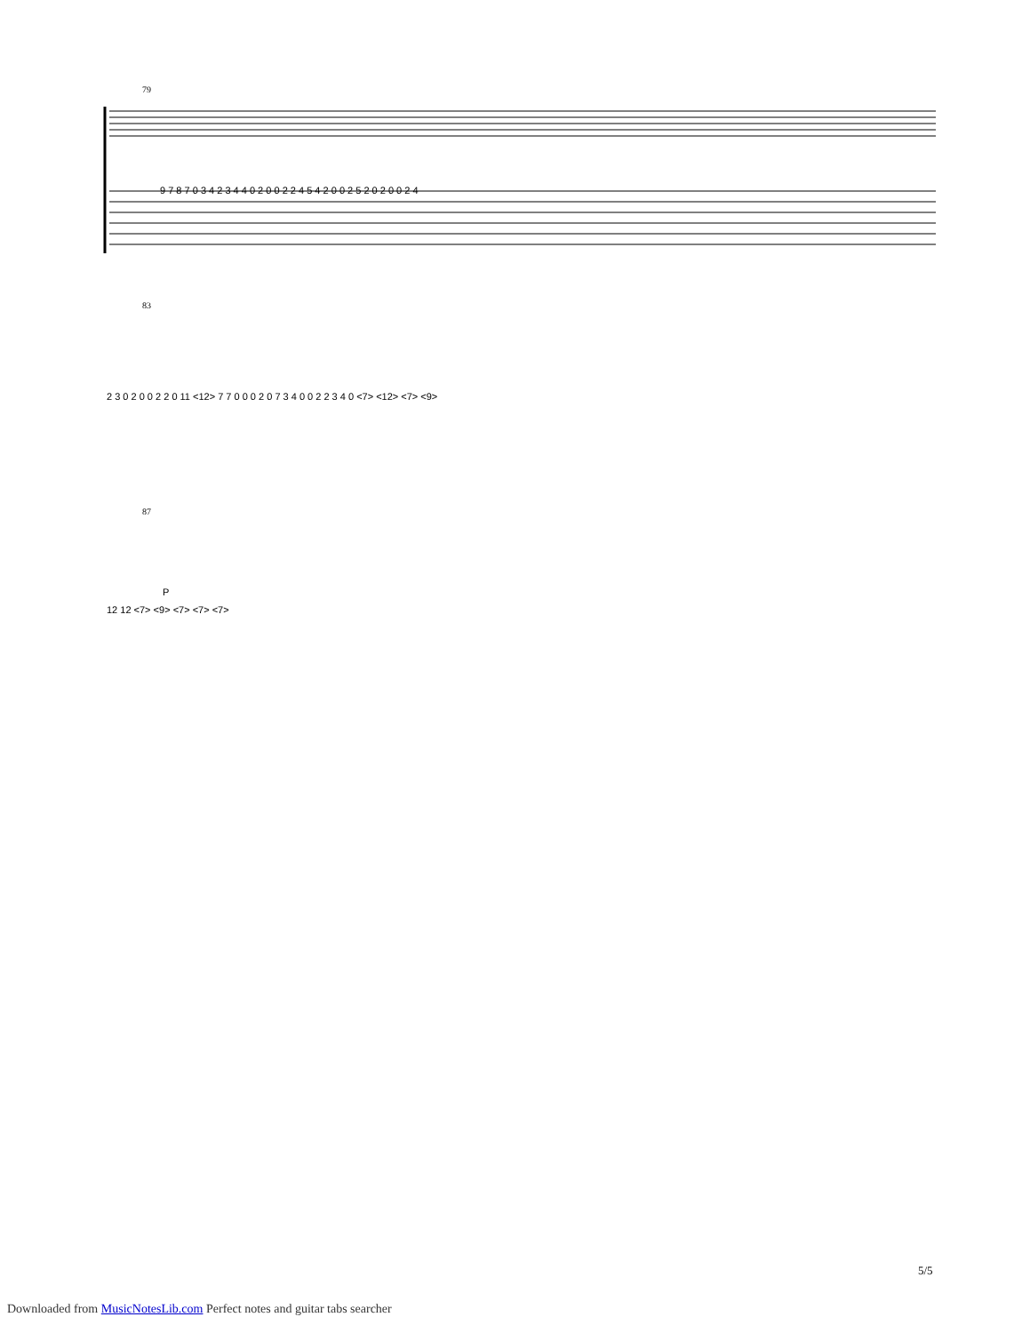79
9 7 8 7 0 3 4 2 3 4 4 0 2 0 0 2 2 4 5 4 2 0 0 2 5 2 0 2 0 0 2 4
83
2 3 0 2 0 0 2 2 0 11 <12> 7 7 0 0 0 2 0 7 3 4 0 0 2 2 3 4 0 <7> <12> <7> <9>
87
P
12 12 <7> <9> <7> <7> <7>
5/5
Downloaded from MusicNotesLib.com Perfect notes and guitar tabs searcher